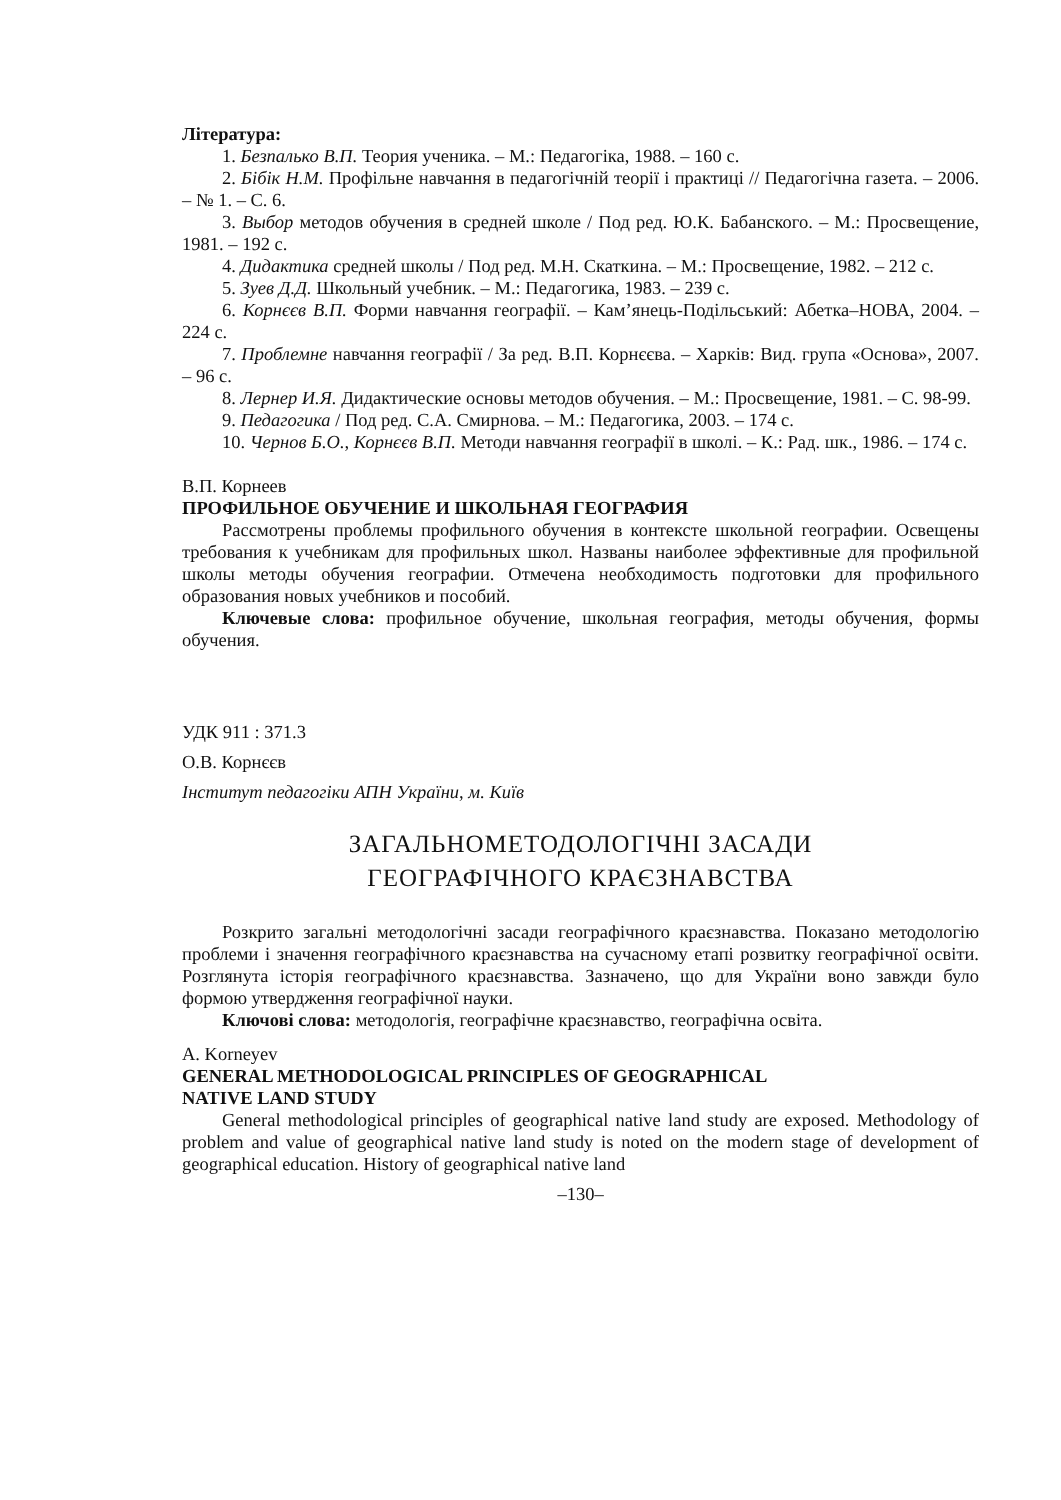Література:
1. Безпалько В.П. Теория ученика. – М.: Педагогіка, 1988. – 160 с.
2. Бібік Н.М. Профільне навчання в педагогічній теорії і практиці // Педагогічна газета. – 2006. – № 1. – С. 6.
3. Выбор методов обучения в средней школе / Под ред. Ю.К. Бабанского. – М.: Просвещение, 1981. – 192 с.
4. Дидактика средней школы / Под ред. М.Н. Скаткина. – М.: Просвещение, 1982. – 212 с.
5. Зуев Д.Д. Школьный учебник. – М.: Педагогика, 1983. – 239 с.
6. Корнєєв В.П. Форми навчання географії. – Кам’янець-Подільський: Абетка–НОВА, 2004. – 224 с.
7. Проблемне навчання географії / За ред. В.П. Корнєєва. – Харків: Вид. група «Основа», 2007. – 96 с.
8. Лернер И.Я. Дидактические основы методов обучения. – М.: Просвещение, 1981. – С. 98-99.
9. Педагогика / Под ред. С.А. Смирнова. – М.: Педагогика, 2003. – 174 с.
10. Чернов Б.О., Корнєєв В.П. Методи навчання географії в школі. – К.: Рад. шк., 1986. – 174 с.
В.П. Корнеев
ПРОФИЛЬНОЕ ОБУЧЕНИЕ И ШКОЛЬНАЯ ГЕОГРАФИЯ
Рассмотрены проблемы профильного обучения в контексте школьной географии. Освещены требования к учебникам для профильных школ. Названы наиболее эффективные для профильной школы методы обучения географии. Отмечена необходимость подготовки для профильного образования новых учебников и пособий.
Ключевые слова: профильное обучение, школьная география, методы обучения, формы обучения.
УДК 911 : 371.3
О.В. Корнєєв
Інститут педагогіки АПН України, м. Київ
ЗАГАЛЬНОМЕТОДОЛОГІЧНІ ЗАСАДИ
ГЕОГРАФІЧНОГО КРАЄЗНАВСТВА
Розкрито загальні методологічні засади географічного краєзнавства. Показано методологію проблеми і значення географічного краєзнавства на сучасному етапі розвитку географічної освіти. Розглянута історія географічного краєзнавства. Зазначено, що для України воно завжди було формою утвердження географічної науки.
Ключові слова: методологія, географічне краєзнавство, географічна освіта.
A. Korneyev
GENERAL METHODOLOGICAL PRINCIPLES OF GEOGRAPHICAL
NATIVE LAND STUDY
General methodological principles of geographical native land study are exposed. Methodology of problem and value of geographical native land study is noted on the modern stage of development of geographical education. History of geographical native land
–130–